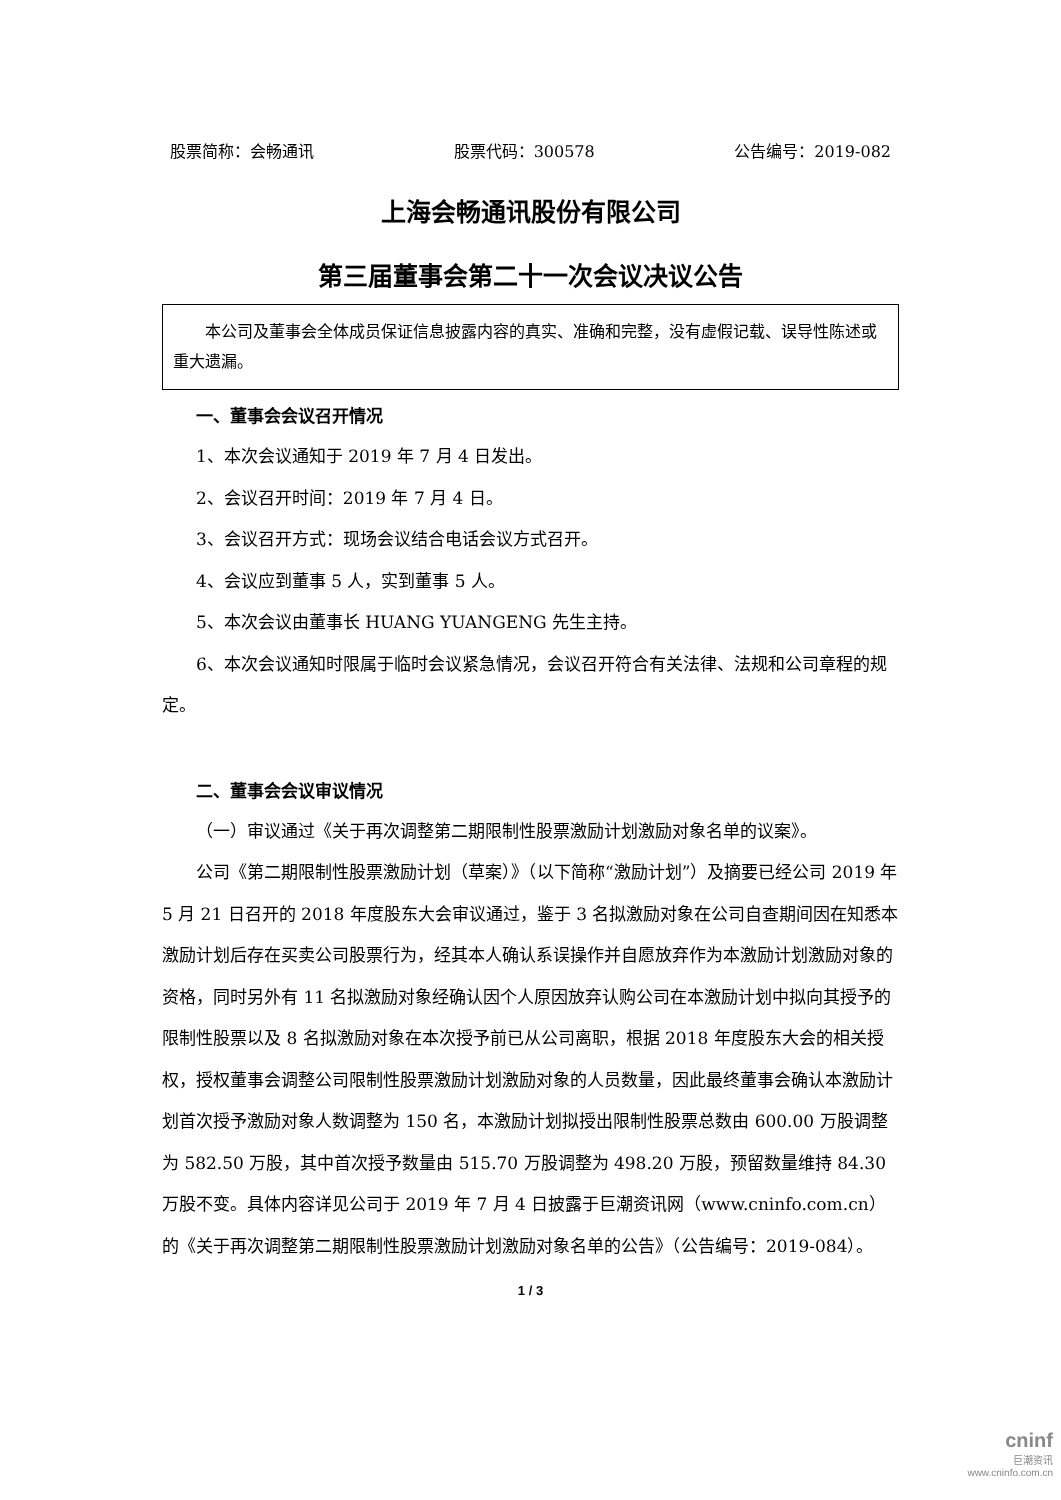股票简称：会畅通讯 股票代码：300578 公告编号：2019-082
上海会畅通讯股份有限公司
第三届董事会第二十一次会议决议公告
本公司及董事会全体成员保证信息披露内容的真实、准确和完整，没有虚假记载、误导性陈述或重大遗漏。
一、董事会会议召开情况
1、本次会议通知于 2019 年 7 月 4 日发出。
2、会议召开时间：2019 年 7 月 4 日。
3、会议召开方式：现场会议结合电话会议方式召开。
4、会议应到董事 5 人，实到董事 5 人。
5、本次会议由董事长 HUANG YUANGENG 先生主持。
6、本次会议通知时限属于临时会议紧急情况，会议召开符合有关法律、法规和公司章程的规定。
二、董事会会议审议情况
（一）审议通过《关于再次调整第二期限制性股票激励计划激励对象名单的议案》。
公司《第二期限制性股票激励计划（草案）》（以下简称“激励计划”）及摘要已经公司 2019 年 5 月 21 日召开的 2018 年度股东大会审议通过，鉴于 3 名拟激励对象在公司自查期间因在知悉本激励计划后存在买卖公司股票行为，经其本人确认系误操作并自愿放弃作为本激励计划激励对象的资格，同时另外有 11 名拟激励对象经确认因个人原因放弃认购公司在本激励计划中拟向其授予的限制性股票以及 8 名拟激励对象在本次授予前已从公司离职，根据 2018 年度股东大会的相关授权，授权董事会调整公司限制性股票激励计划激励对象的人员数量，因此最终董事会确认本激励计划首次授予激励对象人数调整为 150 名，本激励计划拟授出限制性股票总数由 600.00 万股调整为 582.50 万股，其中首次授予数量由 515.70 万股调整为 498.20 万股，预留数量维持 84.30 万股不变。具体内容详见公司于 2019 年 7 月 4 日披露于巨潮资讯网（www.cninfo.com.cn）的《关于再次调整第二期限制性股票激励计划激励对象名单的公告》（公告编号：2019-084）。
1 / 3
cninf
巨潮资讯
www.cninfo.com.cn